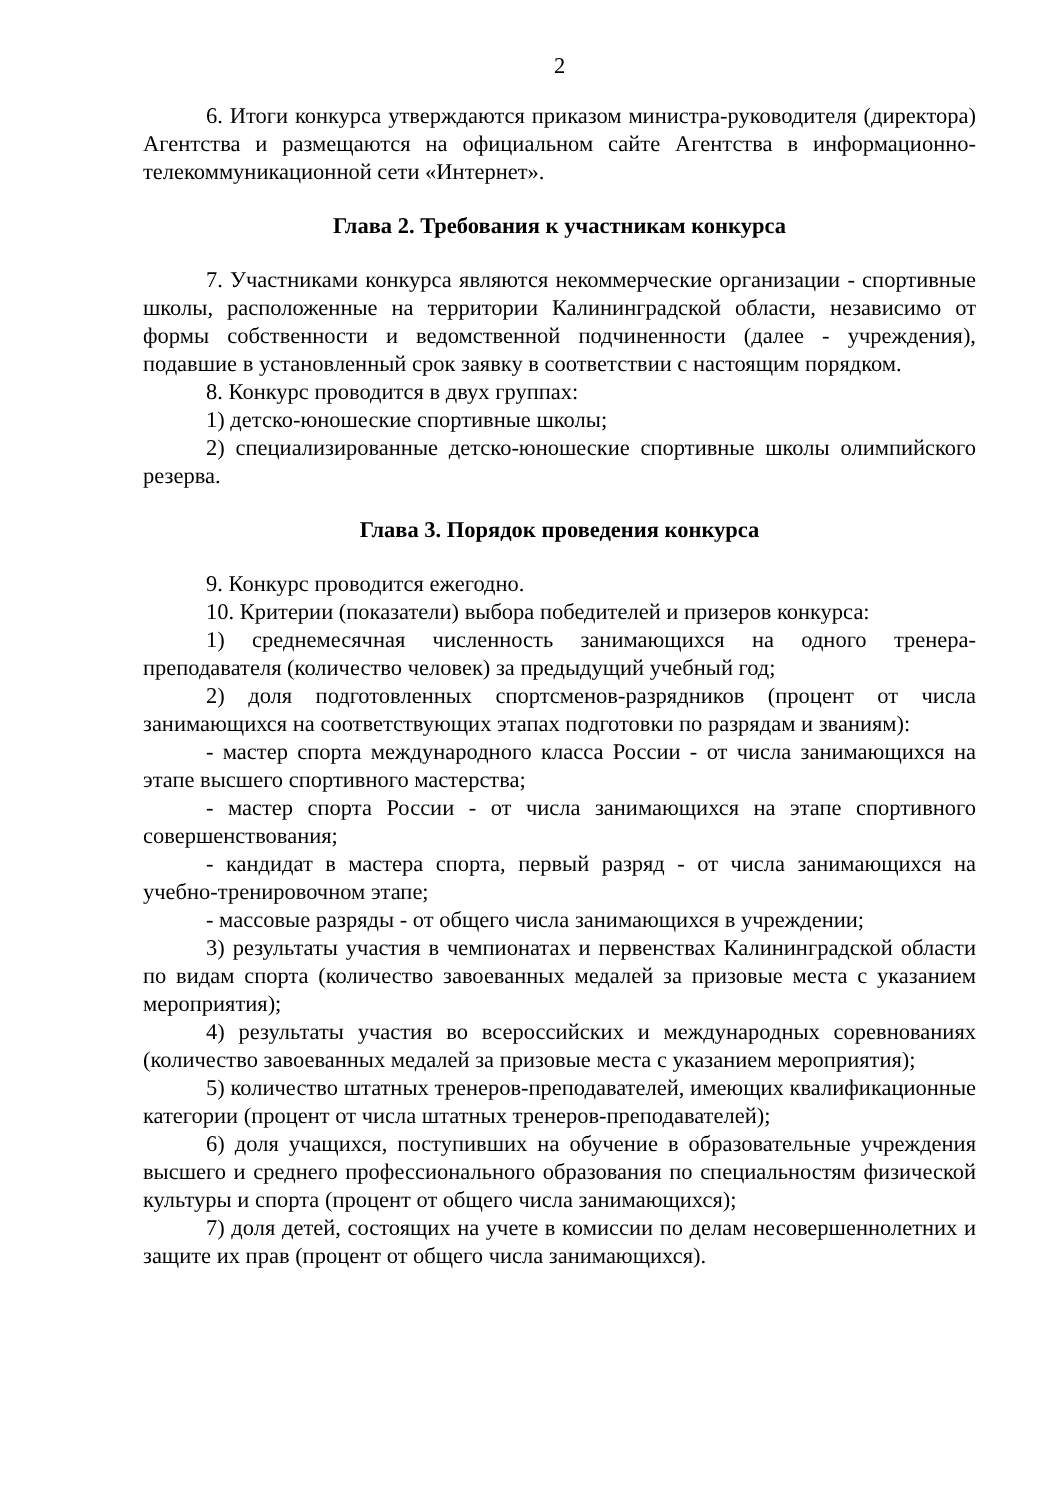2
6. Итоги конкурса утверждаются приказом министра-руководителя (директора) Агентства и размещаются на официальном сайте Агентства в информационно-телекоммуникационной сети «Интернет».
Глава 2. Требования к участникам конкурса
7. Участниками конкурса являются некоммерческие организации - спортивные школы, расположенные на территории Калининградской области, независимо от формы собственности и ведомственной подчиненности (далее - учреждения), подавшие в установленный срок заявку в соответствии с настоящим порядком.
8. Конкурс проводится в двух группах:
1) детско-юношеские спортивные школы;
2) специализированные детско-юношеские спортивные школы олимпийского резерва.
Глава 3. Порядок проведения конкурса
9. Конкурс проводится ежегодно.
10. Критерии (показатели) выбора победителей и призеров конкурса:
1) среднемесячная численность занимающихся на одного тренера-преподавателя (количество человек) за предыдущий учебный год;
2) доля подготовленных спортсменов-разрядников (процент от числа занимающихся на соответствующих этапах подготовки по разрядам и званиям):
- мастер спорта международного класса России - от числа занимающихся на этапе высшего спортивного мастерства;
- мастер спорта России - от числа занимающихся на этапе спортивного совершенствования;
- кандидат в мастера спорта, первый разряд - от числа занимающихся на учебно-тренировочном этапе;
- массовые разряды - от общего числа занимающихся в учреждении;
3) результаты участия в чемпионатах и первенствах Калининградской области по видам спорта (количество завоеванных медалей за призовые места с указанием мероприятия);
4) результаты участия во всероссийских и международных соревнованиях (количество завоеванных медалей за призовые места с указанием мероприятия);
5) количество штатных тренеров-преподавателей, имеющих квалификационные категории (процент от числа штатных тренеров-преподавателей);
6) доля учащихся, поступивших на обучение в образовательные учреждения высшего и среднего профессионального образования по специальностям физической культуры и спорта (процент от общего числа занимающихся);
7) доля детей, состоящих на учете в комиссии по делам несовершеннолетних и защите их прав (процент от общего числа занимающихся).